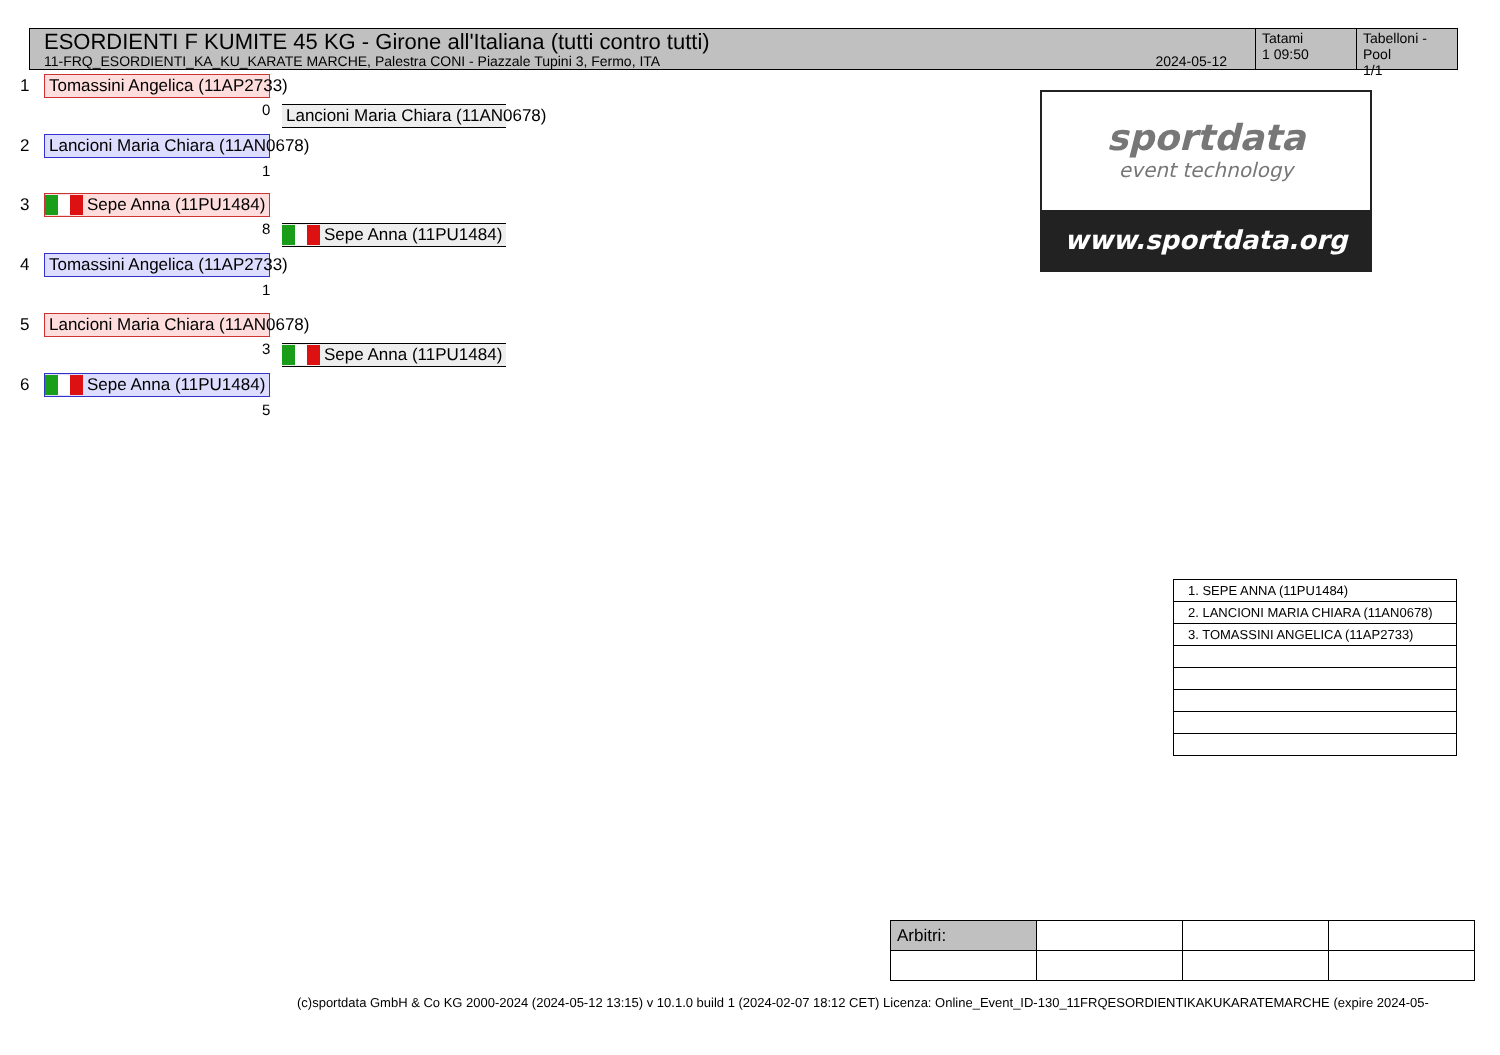ESORDIENTI F KUMITE 45 KG - Girone all'Italiana (tutti contro tutti)
11-FRQ_ESORDIENTI_KA_KU_KARATE MARCHE, Palestra CONI - Piazzale Tupini 3, Fermo, ITA
2024-05-12
Tatami
1 09:50
Tabelloni - Pool
1/1
1
Tomassini Angelica (11AP2733)
0 Lancioni Maria Chiara (11AN0678)
2
Lancioni Maria Chiara (11AN0678)
1
3
Sepe Anna (11PU1484)
8 Sepe Anna (11PU1484)
4
Tomassini Angelica (11AP2733)
1
5
Lancioni Maria Chiara (11AN0678)
3 Sepe Anna (11PU1484)
6
Sepe Anna (11PU1484)
5
sportdata
event technology
www.sportdata.org
| 1. SEPE ANNA (11PU1484) |
| 2. LANCIONI MARIA CHIARA (11AN0678) |
| 3. TOMASSINI ANGELICA (11AP2733) |
| Arbitri: | | | |
(c)sportdata GmbH & Co KG 2000-2024 (2024-05-12 13:15) v 10.1.0 build 1 (2024-02-07 18:12 CET) Licenza: Online_Event_ID-130_11FRQESORDIENTIKAKUKARATEMARCHE (expire 2024-05-